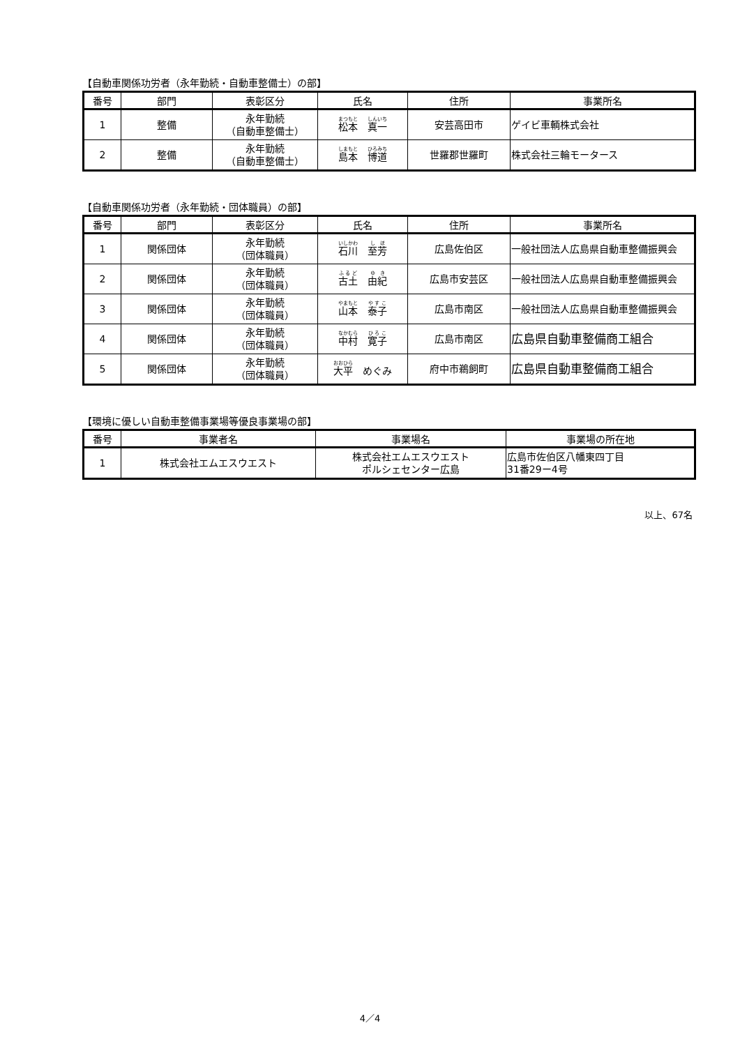【自動車関係功労者（永年勤続・自動車整備士）の部】
| 番号 | 部門 | 表彰区分 | 氏名 | 住所 | 事業所名 |
| --- | --- | --- | --- | --- | --- |
| 1 | 整備 | 永年勤続 （自動車整備士） | 松本 真一 | 安芸高田市 | ゲイビ車輌株式会社 |
| 2 | 整備 | 永年勤続 （自動車整備士） | 島本 博道 | 世羅郡世羅町 | 株式会社三輪モータース |
【自動車関係功労者（永年勤続・団体職員）の部】
| 番号 | 部門 | 表彰区分 | 氏名 | 住所 | 事業所名 |
| --- | --- | --- | --- | --- | --- |
| 1 | 関係団体 | 永年勤続 （団体職員） | 石川 至芳 | 広島佐伯区 | 一般社団法人広島県自動車整備振興会 |
| 2 | 関係団体 | 永年勤続 （団体職員） | 古土 由紀 | 広島市安芸区 | 一般社団法人広島県自動車整備振興会 |
| 3 | 関係団体 | 永年勤続 （団体職員） | 山本 泰子 | 広島市南区 | 一般社団法人広島県自動車整備振興会 |
| 4 | 関係団体 | 永年勤続 （団体職員） | 中村 寛子 | 広島市南区 | 広島県自動車整備商工組合 |
| 5 | 関係団体 | 永年勤続 （団体職員） | 大平 めぐみ | 府中市鵜飼町 | 広島県自動車整備商工組合 |
【環境に優しい自動車整備事業場等優良事業場の部】
| 番号 | 事業者名 | 事業場名 | 事業場の所在地 |
| --- | --- | --- | --- |
| 1 | 株式会社エムエスウエスト | 株式会社エムエスウエスト ポルシェセンター広島 | 広島市佐伯区八幡東四丁目 31番29ー4号 |
以上、67名
4／4